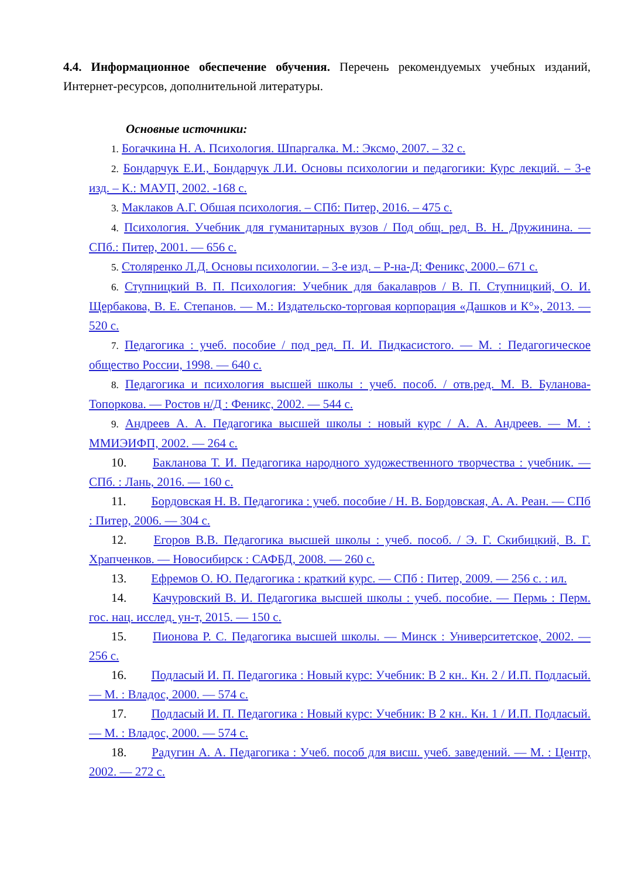4.4. Информационное обеспечение обучения. Перечень рекомендуемых учебных изданий, Интернет-ресурсов, дополнительной литературы.
Основные источники:
1. Богачкина Н. А. Психология. Шпаргалка. М.: Эксмо, 2007. – 32 с.
2. Бондарчук Е.И., Бондарчук Л.И. Основы психологии и педагогики: Курс лекций. – 3-е изд. – К.: МАУП, 2002. -168 с.
3. Маклаков А.Г. Обшая психология. – СПб: Питер, 2016. – 475 с.
4. Психология. Учебник для гуманитарных вузов / Под общ. ред. В. Н. Дружинина. — СПб.: Питер, 2001. — 656 с.
5. Столяренко Л.Д. Основы психологии. – 3-е изд. – Р-на-Д: Феникс, 2000.– 671 с.
6. Ступницкий В. П. Психология: Учебник для бакалавров / В. П. Ступницкий, О. И. Щербакова, В. Е. Степанов. — М.: Издательско-торговая корпорация «Дашков и К°», 2013. — 520 с.
7. Педагогика : учеб. пособие / под ред. П. И. Пидкасистого. — М. : Педагогическое общество России, 1998. — 640 с.
8. Педагогика и психология высшей школы : учеб. пособ. / отв.ред. М. В. Буланова-Топоркова. — Ростов н/Д : Феникс, 2002. — 544 с.
9. Андреев А. А. Педагогика высшей школы : новый курс / А. А. Андреев. — М. : ММИЭИФП, 2002. — 264 с.
10. Бакланова Т. И. Педагогика народного художественного творчества : учебник. — СПб. : Лань, 2016. — 160 с.
11. Бордовская Н. В. Педагогика : учеб. пособие / Н. В. Бордовская, А. А. Реан. — СПб : Питер, 2006. — 304 с.
12. Егоров В.В. Педагогика высшей школы : учеб. пособ. / Э. Г. Скибицкий, В. Г. Храпченков. — Новосибирск : САФБД, 2008. — 260 с.
13. Ефремов О. Ю. Педагогика : краткий курс. — СПб : Питер, 2009. — 256 с. : ил.
14. Качуровский В. И. Педагогика высшей школы : учеб. пособие. — Пермь : Перм. гос. нац. исслед. ун-т, 2015. — 150 с.
15. Пионова Р. С. Педагогика высшей школы. — Минск : Университетское, 2002. — 256 с.
16. Подласый И. П. Педагогика : Новый курс: Учебник: В 2 кн.. Кн. 2 / И.П. Подласый. — М. : Владос, 2000. — 574 с.
17. Подласый И. П. Педагогика : Новый курс: Учебник: В 2 кн.. Кн. 1 / И.П. Подласый. — М. : Владос, 2000. — 574 с.
18. Радугин А. А. Педагогика : Учеб. пособ для висш. учеб. заведений. — М. : Центр, 2002. — 272 с.